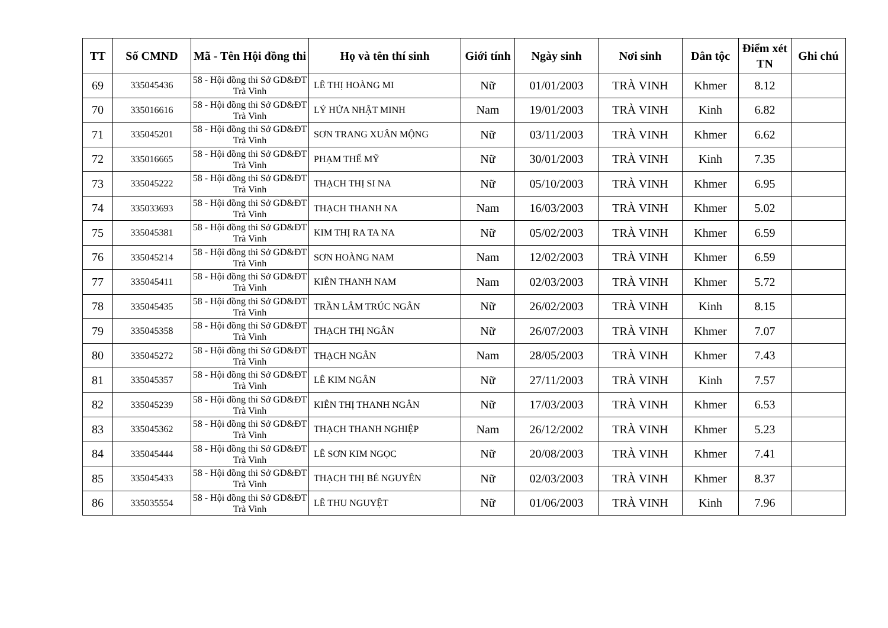| TT | Số CMND | Mã - Tên Hội đồng thi | Họ và tên thí sinh | Giới tính | Ngày sinh | Nơi sinh | Dân tộc | Điểm xét TN | Ghi chú |
| --- | --- | --- | --- | --- | --- | --- | --- | --- | --- |
| 69 | 335045436 | 58 - Hội đồng thi Sở GD&ĐT Trà Vinh | LÊ THỊ HOÀNG MI | Nữ | 01/01/2003 | TRÀ VINH | Khmer | 8.12 | |
| 70 | 335016616 | 58 - Hội đồng thi Sở GD&ĐT Trà Vinh | LÝ HỨA NHẬT MINH | Nam | 19/01/2003 | TRÀ VINH | Kinh | 6.82 | |
| 71 | 335045201 | 58 - Hội đồng thi Sở GD&ĐT Trà Vinh | SƠN TRANG XUÂN MỘNG | Nữ | 03/11/2003 | TRÀ VINH | Khmer | 6.62 | |
| 72 | 335016665 | 58 - Hội đồng thi Sở GD&ĐT Trà Vinh | PHẠM THẾ MỸ | Nữ | 30/01/2003 | TRÀ VINH | Kinh | 7.35 | |
| 73 | 335045222 | 58 - Hội đồng thi Sở GD&ĐT Trà Vinh | THẠCH THỊ SI NA | Nữ | 05/10/2003 | TRÀ VINH | Khmer | 6.95 | |
| 74 | 335033693 | 58 - Hội đồng thi Sở GD&ĐT Trà Vinh | THẠCH THANH NA | Nam | 16/03/2003 | TRÀ VINH | Khmer | 5.02 | |
| 75 | 335045381 | 58 - Hội đồng thi Sở GD&ĐT Trà Vinh | KIM THỊ RA TA NA | Nữ | 05/02/2003 | TRÀ VINH | Khmer | 6.59 | |
| 76 | 335045214 | 58 - Hội đồng thi Sở GD&ĐT Trà Vinh | SƠN HOÀNG NAM | Nam | 12/02/2003 | TRÀ VINH | Khmer | 6.59 | |
| 77 | 335045411 | 58 - Hội đồng thi Sở GD&ĐT Trà Vinh | KIÊN THANH NAM | Nam | 02/03/2003 | TRÀ VINH | Khmer | 5.72 | |
| 78 | 335045435 | 58 - Hội đồng thi Sở GD&ĐT Trà Vinh | TRẦN LÂM TRÚC NGÂN | Nữ | 26/02/2003 | TRÀ VINH | Kinh | 8.15 | |
| 79 | 335045358 | 58 - Hội đồng thi Sở GD&ĐT Trà Vinh | THẠCH THỊ NGÂN | Nữ | 26/07/2003 | TRÀ VINH | Khmer | 7.07 | |
| 80 | 335045272 | 58 - Hội đồng thi Sở GD&ĐT Trà Vinh | THẠCH NGÂN | Nam | 28/05/2003 | TRÀ VINH | Khmer | 7.43 | |
| 81 | 335045357 | 58 - Hội đồng thi Sở GD&ĐT Trà Vinh | LÊ KIM NGÂN | Nữ | 27/11/2003 | TRÀ VINH | Kinh | 7.57 | |
| 82 | 335045239 | 58 - Hội đồng thi Sở GD&ĐT Trà Vinh | KIÊN THỊ THANH NGÂN | Nữ | 17/03/2003 | TRÀ VINH | Khmer | 6.53 | |
| 83 | 335045362 | 58 - Hội đồng thi Sở GD&ĐT Trà Vinh | THẠCH THANH NGHIỆP | Nam | 26/12/2002 | TRÀ VINH | Khmer | 5.23 | |
| 84 | 335045444 | 58 - Hội đồng thi Sở GD&ĐT Trà Vinh | LÊ SƠN KIM NGỌC | Nữ | 20/08/2003 | TRÀ VINH | Khmer | 7.41 | |
| 85 | 335045433 | 58 - Hội đồng thi Sở GD&ĐT Trà Vinh | THẠCH THỊ BÉ NGUYÊN | Nữ | 02/03/2003 | TRÀ VINH | Khmer | 8.37 | |
| 86 | 335035554 | 58 - Hội đồng thi Sở GD&ĐT Trà Vinh | LÊ THU NGUYỆT | Nữ | 01/06/2003 | TRÀ VINH | Kinh | 7.96 | |